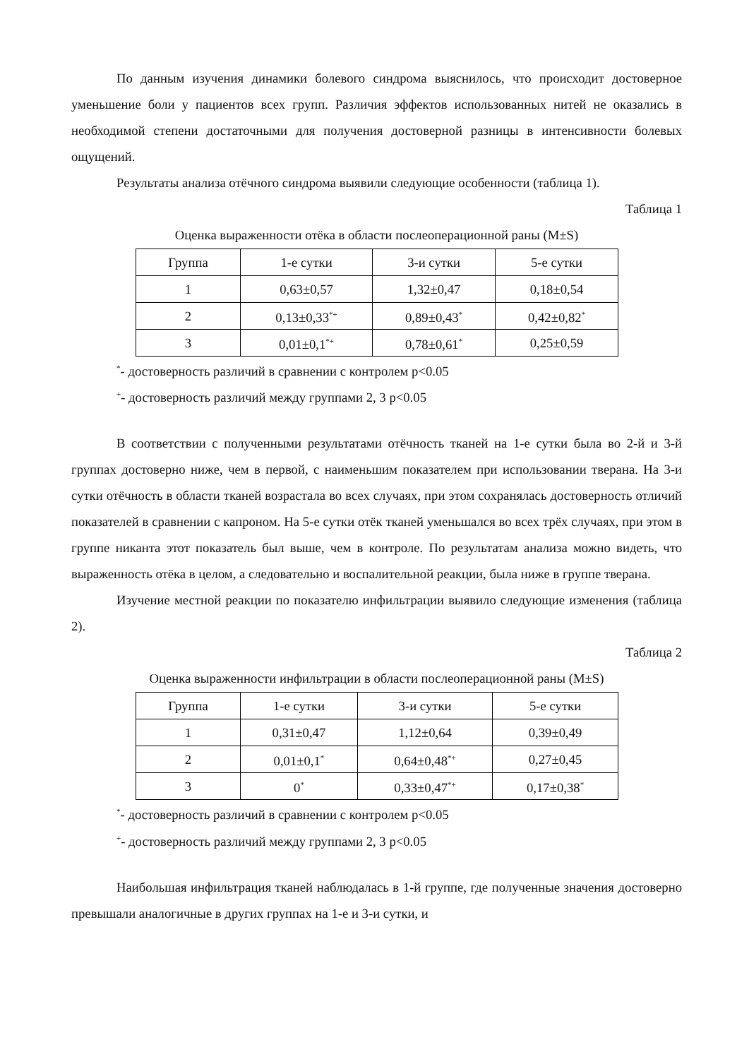По данным изучения динамики болевого синдрома выяснилось, что происходит достоверное уменьшение боли у пациентов всех групп. Различия эффектов использованных нитей не оказались в необходимой степени достаточными для получения достоверной разницы в интенсивности болевых ощущений.
Результаты анализа отёчного синдрома выявили следующие особенности (таблица 1).
Таблица 1
Оценка выраженности отёка в области послеоперационной раны (M±S)
| Группа | 1-е сутки | 3-и сутки | 5-е сутки |
| 1 | 0,63±0,57 | 1,32±0,47 | 0,18±0,54 |
| 2 | 0,13±0,33<sup>*+</sup> | 0,89±0,43<sup>*</sup> | 0,42±0,82<sup>*</sup> |
| 3 | 0,01±0,1<sup>*+</sup> | 0,78±0,61<sup>*</sup> | 0,25±0,59 |
<sup>*</sup>- достоверность различий в сравнении с контролем p<0.05
<sup>+</sup>- достоверность различий между группами 2, 3 p<0.05
В соответствии с полученными результатами отёчность тканей на 1-е сутки была во 2-й и 3-й группах достоверно ниже, чем в первой, с наименьшим показателем при использовании тверана. На 3-и сутки отёчность в области тканей возрастала во всех случаях, при этом сохранялась достоверность отличий показателей в сравнении с капроном. На 5-е сутки отёк тканей уменьшался во всех трёх случаях, при этом в группе никанта этот показатель был выше, чем в контроле. По результатам анализа можно видеть, что выраженность отёка в целом, а следовательно и воспалительной реакции, была ниже в группе тверана.
Изучение местной реакции по показателю инфильтрации выявило следующие изменения (таблица 2).
Таблица 2
Оценка выраженности инфильтрации в области послеоперационной раны (M±S)
| Группа | 1-е сутки | 3-и сутки | 5-е сутки |
| 1 | 0,31±0,47 | 1,12±0,64 | 0,39±0,49 |
| 2 | 0,01±0,1<sup>*</sup> | 0,64±0,48<sup>*+</sup> | 0,27±0,45 |
| 3 | 0<sup>*</sup> | 0,33±0,47<sup>*+</sup> | 0,17±0,38<sup>*</sup> |
<sup>*</sup>- достоверность различий в сравнении с контролем p<0.05
<sup>+</sup>- достоверность различий между группами 2, 3 p<0.05
Наибольшая инфильтрация тканей наблюдалась в 1-й группе, где полученные значения достоверно превышали аналогичные в других группах на 1-е и 3-и сутки, и